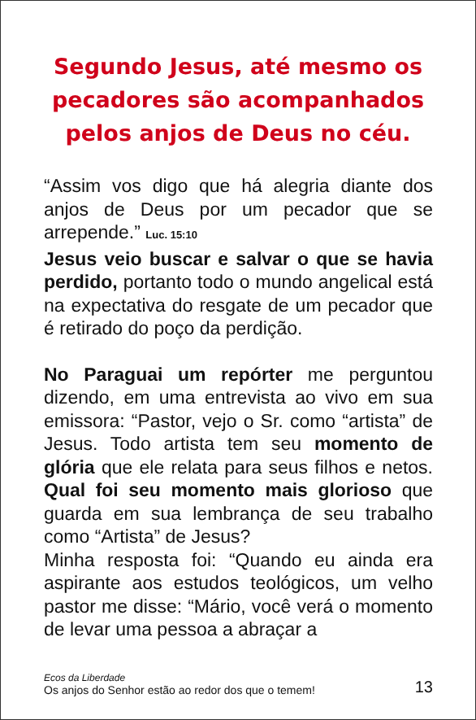Segundo Jesus, até mesmo os pecadores são acompanhados pelos anjos de Deus no céu.
“Assim vos digo que há alegria diante dos anjos de Deus por um pecador que se arrepende.” Luc. 15:10
Jesus veio buscar e salvar o que se havia perdido, portanto todo o mundo angelical está na expectativa do resgate de um pecador que é retirado do poço da perdição.
No Paraguai um repórter me perguntou dizendo, em uma entrevista ao vivo em sua emissora: “Pastor, vejo o Sr. como “artista” de Jesus. Todo artista tem seu momento de glória que ele relata para seus filhos e netos. Qual foi seu momento mais glorioso que guarda em sua lembrança de seu trabalho como “Artista” de Jesus?
Minha resposta foi: “Quando eu ainda era aspirante aos estudos teológicos, um velho pastor me disse: “Mário, você verá o momento de levar uma pessoa a abraçar a
Ecos da Liberdade
Os anjos do Senhor estão ao redor dos que o temem!
13